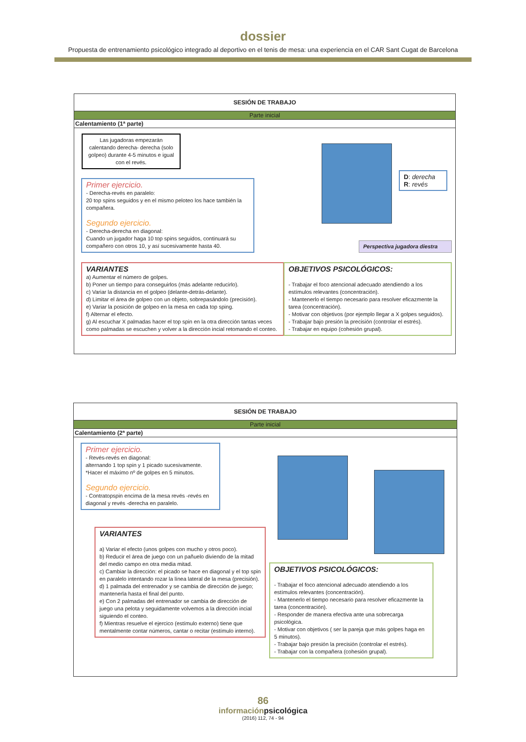dossier
Propuesta de entrenamiento psicológico integrado al deportivo en el tenis de mesa: una experiencia en el CAR Sant Cugat de Barcelona
SESIÓN DE TRABAJO
Parte inicial
Calentamiento (1ª parte)
Las jugadoras empezarán calentando derecha- derecha (solo golpeo) durante 4-5 minutos e igual con el revés.
Primer ejercicio.
- Derecha-revés en paralelo:
20 top spins seguidos y en el mismo peloteo los hace también la compañera.
Segundo ejercicio.
- Derecha-derecha en diagonal:
Cuando un jugador haga 10 top spins seguidos, continuará su compañero con otros 10, y así sucesivamente hasta 40.
D: derecha
R: revés
Perspectiva jugadora diestra
VARIANTES
a) Aumentar el número de golpes.
b) Poner un tiempo para conseguirlos (más adelante reducirlo).
c) Variar la distancia en el golpeo (delante-detrás-delante).
d) Limitar el área de golpeo con un objeto, sobrepasándolo (precisión).
e) Variar la posición de golpeo en la mesa en cada top sping.
f) Alternar el efecto.
g) Al escuchar X palmadas hacer el top spin en la otra dirección tantas veces como palmadas se escuchen y volver a la dirección incial retomando el conteo.
OBJETIVOS PSICOLÓGICOS:
- Trabajar el foco atencional adecuado atendiendo a los estímulos relevantes (concentración).
- Mantenerlo el tiempo necesario para resolver eficazmente la tarea (concentración).
- Motivar con objetivos (por ejemplo llegar a X golpes seguidos).
- Trabajar bajo presión la precisión (controlar el estrés).
- Trabajar en equipo (cohesión grupal).
SESIÓN DE TRABAJO
Parte inicial
Calentamiento (2ª parte)
Primer ejercicio.
- Revés-revés en diagonal:
alternando 1 top spin y 1 picado sucesivamente.
*Hacer el máximo nº de golpes en 5 minutos.
Segundo ejercicio.
- Contratopspin encima de la mesa revés -revés en diagonal y revés -derecha en paralelo.
VARIANTES
a) Variar el efecto (unos golpes con mucho y otros poco).
b) Reducir el área de juego con un pañuelo diviendo de la mitad del medio campo en otra media mitad.
c) Cambiar la dirección: el picado se hace en diagonal y el top spin en paralelo intentando rozar la línea lateral de la mesa (precisión).
d) 1 palmada del entrenador y se cambia de dirección de juego; mantenerla hasta el final del punto.
e) Con 2 palmadas del entrenador se cambia de dirección de juego una pelota y seguidamente volvemos a la dirección incial siguiendo el conteo.
f) Mientras resuelve el ejercico (estímulo externo) tiene que mentalmente contar números, cantar o recitar (estímulo interno).
OBJETIVOS PSICOLÓGICOS:
- Trabajar el foco atencional adecuado atendiendo a los estímulos relevantes (concentración).
- Mantenerlo el tiempo necesario para resolver eficazmente la tarea (concentración).
- Responder de manera efectiva ante una sobrecarga psicológica.
- Motivar con objetivos ( ser la pareja que más golpes haga en 5 minutos).
- Trabajar bajo presión la precisión (controlar el estrés).
- Trabajar con la compañera (cohesión grupal).
86
informaciónpsicológica
(2016) 112, 74 - 94